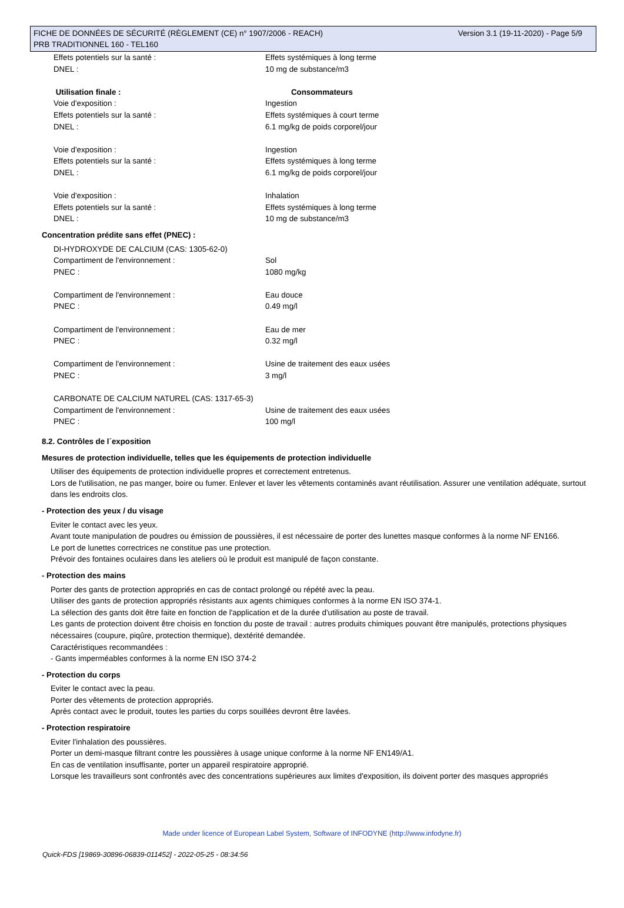Version 3.1 (19-11-2020) - Page 5/9 FICHE DE DONNÉES DE SÉCURITÉ (RÈGLEMENT (CE) n° 1907/2006 - REACH)
PRB TRADITIONNEL 160 - TEL160
Effets potentiels sur la santé : Effets systémiques à long terme
DNEL : 10 mg de substance/m3
Utilisation finale : Consommateurs
Voie d'exposition : Ingestion
Effets potentiels sur la santé : Effets systémiques à court terme
DNEL : 6.1 mg/kg de poids corporel/jour
Voie d'exposition : Ingestion
Effets potentiels sur la santé : Effets systémiques à long terme
DNEL : 6.1 mg/kg de poids corporel/jour
Voie d'exposition : Inhalation
Effets potentiels sur la santé : Effets systémiques à long terme
DNEL : 10 mg de substance/m3
Concentration prédite sans effet (PNEC) :
DI-HYDROXYDE DE CALCIUM (CAS: 1305-62-0)
Compartiment de l'environnement : Sol
PNEC : 1080 mg/kg
Compartiment de l'environnement : Eau douce
PNEC : 0.49 mg/l
Compartiment de l'environnement : Eau de mer
PNEC : 0.32 mg/l
Compartiment de l'environnement : Usine de traitement des eaux usées
PNEC : 3 mg/l
CARBONATE DE CALCIUM NATUREL (CAS: 1317-65-3)
Compartiment de l'environnement : Usine de traitement des eaux usées
PNEC : 100 mg/l
8.2. Contrôles de l´exposition
Mesures de protection individuelle, telles que les équipements de protection individuelle
Utiliser des équipements de protection individuelle propres et correctement entretenus.
Lors de l'utilisation, ne pas manger, boire ou fumer. Enlever et laver les vêtements contaminés avant réutilisation. Assurer une ventilation adéquate, surtout dans les endroits clos.
- Protection des yeux / du visage
Eviter le contact avec les yeux.
Avant toute manipulation de poudres ou émission de poussières, il est nécessaire de porter des lunettes masque conformes à la norme NF EN166.
Le port de lunettes correctrices ne constitue pas une protection.
Prévoir des fontaines oculaires dans les ateliers où le produit est manipulé de façon constante.
- Protection des mains
Porter des gants de protection appropriés en cas de contact prolongé ou répété avec la peau.
Utiliser des gants de protection appropriés résistants aux agents chimiques conformes à la norme EN ISO 374-1.
La sélection des gants doit être faite en fonction de l'application et de la durée d'utilisation au poste de travail.
Les gants de protection doivent être choisis en fonction du poste de travail : autres produits chimiques pouvant être manipulés, protections physiques nécessaires (coupure, piqûre, protection thermique), dextérité demandée.
Caractéristiques recommandées :
- Gants imperméables conformes à la norme EN ISO 374-2
- Protection du corps
Eviter le contact avec la peau.
Porter des vêtements de protection appropriés.
Après contact avec le produit, toutes les parties du corps souillées devront être lavées.
- Protection respiratoire
Eviter l'inhalation des poussières.
Porter un demi-masque filtrant contre les poussières à usage unique conforme à la norme NF EN149/A1.
En cas de ventilation insuffisante, porter un appareil respiratoire approprié.
Lorsque les travailleurs sont confrontés avec des concentrations supérieures aux limites d'exposition, ils doivent porter des masques appropriés
Made under licence of European Label System, Software of INFODYNE (http://www.infodyne.fr)
Quick-FDS [19869-30896-06839-011452] - 2022-05-25 - 08:34:56